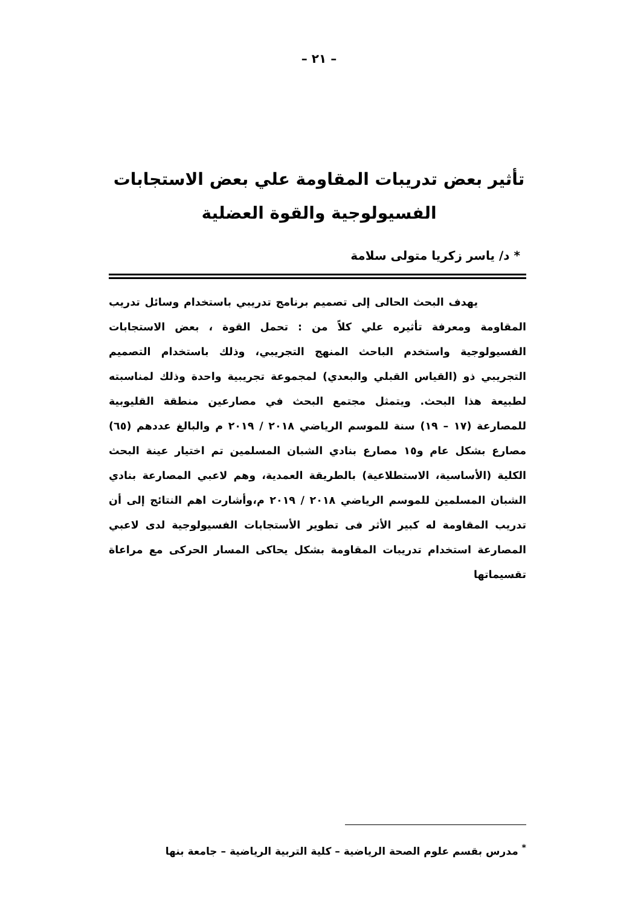– ٢١ –
تأثير بعض تدريبات المقاومة علي بعض الاستجابات الفسيولوجية والقوة العضلية
* د/ ياسر زكريا متولى سلامة
يهدف البحث الحالى إلى تصميم برنامج تدريبي باستخدام وسائل تدريب المقاومة ومعرفة تأثيره علي كلاً من : تحمل القوة ، بعض الاستجابات الفسيولوجية واستخدم الباحث المنهج التجريبي، وذلك باستخدام التصميم التجريبي ذو (القياس القبلي والبعدي) لمجموعة تجريبية واحدة وذلك لمناسبته لطبيعة هذا البحث. ويتمثل مجتمع البحث في مصارعين منطقة القليوبية للمصارعة (١٧ – ١٩) سنة للموسم الرياضي ٢٠١٨ / ٢٠١٩ م والبالغ عددهم (٦٥) مصارع بشكل عام و١٥ مصارع بنادي الشبان المسلمين تم اختيار عينة البحث الكلية (الأساسية، الاستطلاعية) بالطريقة العمدية، وهم لاعبي المصارعة بنادي الشبان المسلمين للموسم الرياضي ٢٠١٨ / ٢٠١٩ م،وأشارت اهم النتائج إلى أن تدريب المقاومة له كبير الأثر فى تطوير الأستجابات الفسيولوجية لدى لاعبي المصارعة استخدام تدريبات المقاومة بشكل يحاكى المسار الحركى مع مراعاة تقسيماتها
<sup>*</sup> مدرس بقسم علوم الصحة الرياضية – كلية التربية الرياضية – جامعة بنها